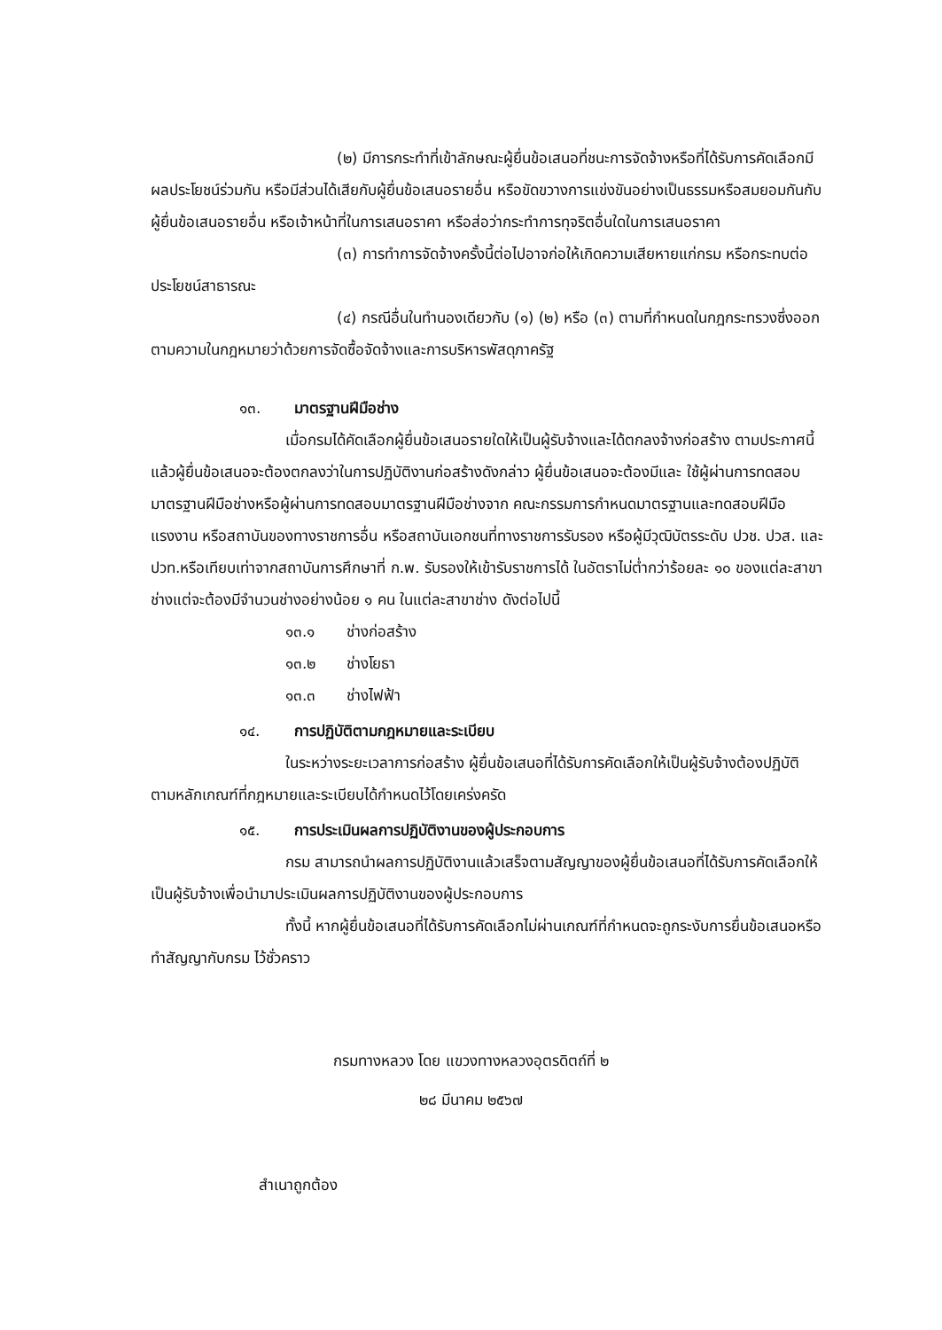(๒) มีการกระทำที่เข้าลักษณะผู้ยื่นข้อเสนอที่ชนะการจัดจ้างหรือที่ได้รับการคัดเลือกมี ผลประโยชน์ร่วมกัน หรือมีส่วนได้เสียกับผู้ยื่นข้อเสนอรายอื่น หรือขัดขวางการแข่งขันอย่างเป็นธรรมหรือสมยอมกันกับผู้ยื่นข้อเสนอรายอื่น หรือเจ้าหน้าที่ในการเสนอราคา หรือส่อว่ากระทำการทุจริตอื่นใดในการเสนอราคา
(๓) การทำการจัดจ้างครั้งนี้ต่อไปอาจก่อให้เกิดความเสียหายแก่กรม หรือกระทบต่อประโยชน์สาธารณะ
(๔) กรณีอื่นในทำนองเดียวกับ (๑) (๒) หรือ (๓) ตามที่กำหนดในกฎกระทรวงซึ่งออกตามความในกฎหมายว่าด้วยการจัดซื้อจัดจ้างและการบริหารพัสดุภาครัฐ
๑๓. มาตรฐานฝีมือช่าง
เมื่อกรมได้คัดเลือกผู้ยื่นข้อเสนอรายใดให้เป็นผู้รับจ้างและได้ตกลงจ้างก่อสร้าง ตามประกาศนี้แล้วผู้ยื่นข้อเสนอจะต้องตกลงว่าในการปฏิบัติงานก่อสร้างดังกล่าว ผู้ยื่นข้อเสนอจะต้องมีและ ใช้ผู้ผ่านการทดสอบมาตรฐานฝีมือช่างหรือผู้ผ่านการทดสอบมาตรฐานฝีมือช่างจาก คณะกรรมการกำหนดมาตรฐานและทดสอบฝีมือแรงงาน หรือสถาบันของทางราชการอื่น หรือสถาบันเอกชนที่ทางราชการรับรอง หรือผู้มีวุฒิบัตรระดับ ปวช. ปวส. และ ปวท.หรือเทียบเท่าจากสถาบันการศึกษาที่ ก.พ. รับรองให้เข้ารับราชการได้ ในอัตราไม่ต่ำกว่าร้อยละ ๑๐ ของแต่ละสาขาช่างแต่จะต้องมีจำนวนช่างอย่างน้อย ๑ คน ในแต่ละสาขาช่าง ดังต่อไปนี้
๑๓.๑ ช่างก่อสร้าง
๑๓.๒ ช่างโยธา
๑๓.๓ ช่างไฟฟ้า
๑๔. การปฏิบัติตามกฎหมายและระเบียบ
ในระหว่างระยะเวลาการก่อสร้าง ผู้ยื่นข้อเสนอที่ได้รับการคัดเลือกให้เป็นผู้รับจ้างต้องปฏิบัติ ตามหลักเกณฑ์ที่กฎหมายและระเบียบได้กำหนดไว้โดยเคร่งครัด
๑๕. การประเมินผลการปฏิบัติงานของผู้ประกอบการ
กรม สามารถนำผลการปฏิบัติงานแล้วเสร็จตามสัญญาของผู้ยื่นข้อเสนอที่ได้รับการคัดเลือกให้ เป็นผู้รับจ้างเพื่อนำมาประเมินผลการปฏิบัติงานของผู้ประกอบการ
ทั้งนี้ หากผู้ยื่นข้อเสนอที่ได้รับการคัดเลือกไม่ผ่านเกณฑ์ที่กำหนดจะถูกระงับการยื่นข้อเสนอหรือทำสัญญากับกรม ไว้ชั่วคราว
กรมทางหลวง โดย แขวงทางหลวงอุตรดิตถ์ที่ ๒
๒๘ มีนาคม ๒๕๖๗
สำเนาถูกต้อง